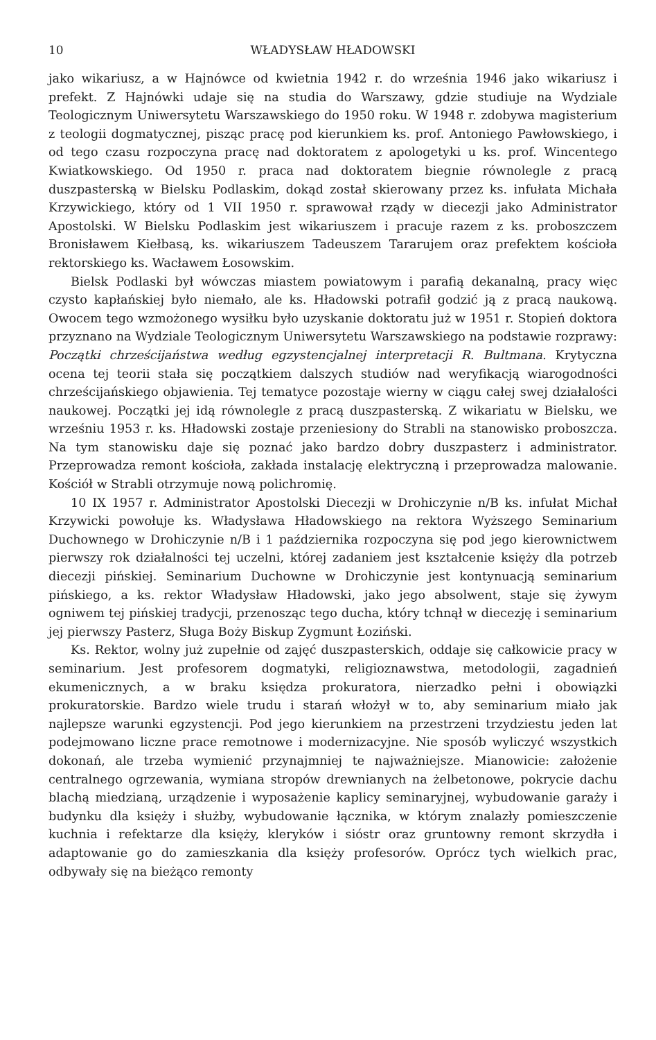10 WŁADYSŁAW HŁADOWSKI
jako wikariusz, a w Hajnówce od kwietnia 1942 r. do września 1946 jako wikariusz i prefekt. Z Hajnówki udaje się na studia do Warszawy, gdzie studiuje na Wydziale Teologicznym Uniwersytetu Warszawskiego do 1950 roku. W 1948 r. zdobywa magisterium z teologii dogmatycznej, pisząc pracę pod kierunkiem ks. prof. Antoniego Pawłowskiego, i od tego czasu rozpoczyna pracę nad doktoratem z apologetyki u ks. prof. Wincentego Kwiatkowskiego. Od 1950 r. praca nad doktoratem biegnie równolegle z pracą duszpasterską w Bielsku Podlaskim, dokąd został skierowany przez ks. infułata Michała Krzywickiego, który od 1 VII 1950 r. sprawował rządy w diecezji jako Administrator Apostolski. W Bielsku Podlaskim jest wikariuszem i pracuje razem z ks. proboszczem Bronisławem Kiełbasą, ks. wikariuszem Tadeuszem Tararujem oraz prefektem kościoła rektorskiego ks. Wacławem Łosowskim.
Bielsk Podlaski był wówczas miastem powiatowym i parafią dekanalną, pracy więc czysto kapłańskiej było niemało, ale ks. Hładowski potrafił godzić ją z pracą naukową. Owocem tego wzmożonego wysiłku było uzyskanie doktoratu już w 1951 r. Stopień doktora przyznano na Wydziale Teologicznym Uniwersytetu Warszawskiego na podstawie rozprawy: Początki chrześcijaństwa według egzystencjalnej interpretacji R. Bultmana. Krytyczna ocena tej teorii stała się początkiem dalszych studiów nad weryfikacją wiarogodności chrześcijańskiego objawienia. Tej tematyce pozostaje wierny w ciągu całej swej działalości naukowej. Początki jej idą równolegle z pracą duszpasterską. Z wikariatu w Bielsku, we wrześniu 1953 r. ks. Hładowski zostaje przeniesiony do Strabli na stanowisko proboszcza. Na tym stanowisku daje się poznać jako bardzo dobry duszpasterz i administrator. Przeprowadza remont kościoła, zakłada instalację elektryczną i przeprowadza malowanie. Kościół w Strabli otrzymuje nową polichromię.
10 IX 1957 r. Administrator Apostolski Diecezji w Drohiczynie n/B ks. infułat Michał Krzywicki powołuje ks. Władysława Hładowskiego na rektora Wyższego Seminarium Duchownego w Drohiczynie n/B i 1 października rozpoczyna się pod jego kierownictwem pierwszy rok działalności tej uczelni, której zadaniem jest kształcenie księży dla potrzeb diecezji pińskiej. Seminarium Duchowne w Drohiczynie jest kontynuacją seminarium pińskiego, a ks. rektor Władysław Hładowski, jako jego absolwent, staje się żywym ogniwem tej pińskiej tradycji, przenosząc tego ducha, który tchnął w diecezję i seminarium jej pierwszy Pasterz, Sługa Boży Biskup Zygmunt Łoziński.
Ks. Rektor, wolny już zupełnie od zajęć duszpasterskich, oddaje się całkowicie pracy w seminarium. Jest profesorem dogmatyki, religioznawstwa, metodologii, zagadnień ekumenicznych, a w braku księdza prokuratora, nierzadko pełni i obowiązki prokuratorskie. Bardzo wiele trudu i starań włożył w to, aby seminarium miało jak najlepsze warunki egzystencji. Pod jego kierunkiem na przestrzeni trzydziestu jeden lat podejmowano liczne prace remotnowe i modernizacyjne. Nie sposób wyliczyć wszystkich dokonań, ale trzeba wymienić przynajmniej te najważniejsze. Mianowicie: założenie centralnego ogrzewania, wymiana stropów drewnianych na żelbetonowe, pokrycie dachu blachą miedzianą, urządzenie i wyposażenie kaplicy seminaryjnej, wybudowanie garaży i budynku dla księży i służby, wybudowanie łącznika, w którym znalazły pomieszczenie kuchnia i refektarze dla księży, kleryków i sióstr oraz gruntowny remont skrzydła i adaptowanie go do zamieszkania dla księży profesorów. Oprócz tych wielkich prac, odbywały się na bieżąco remonty